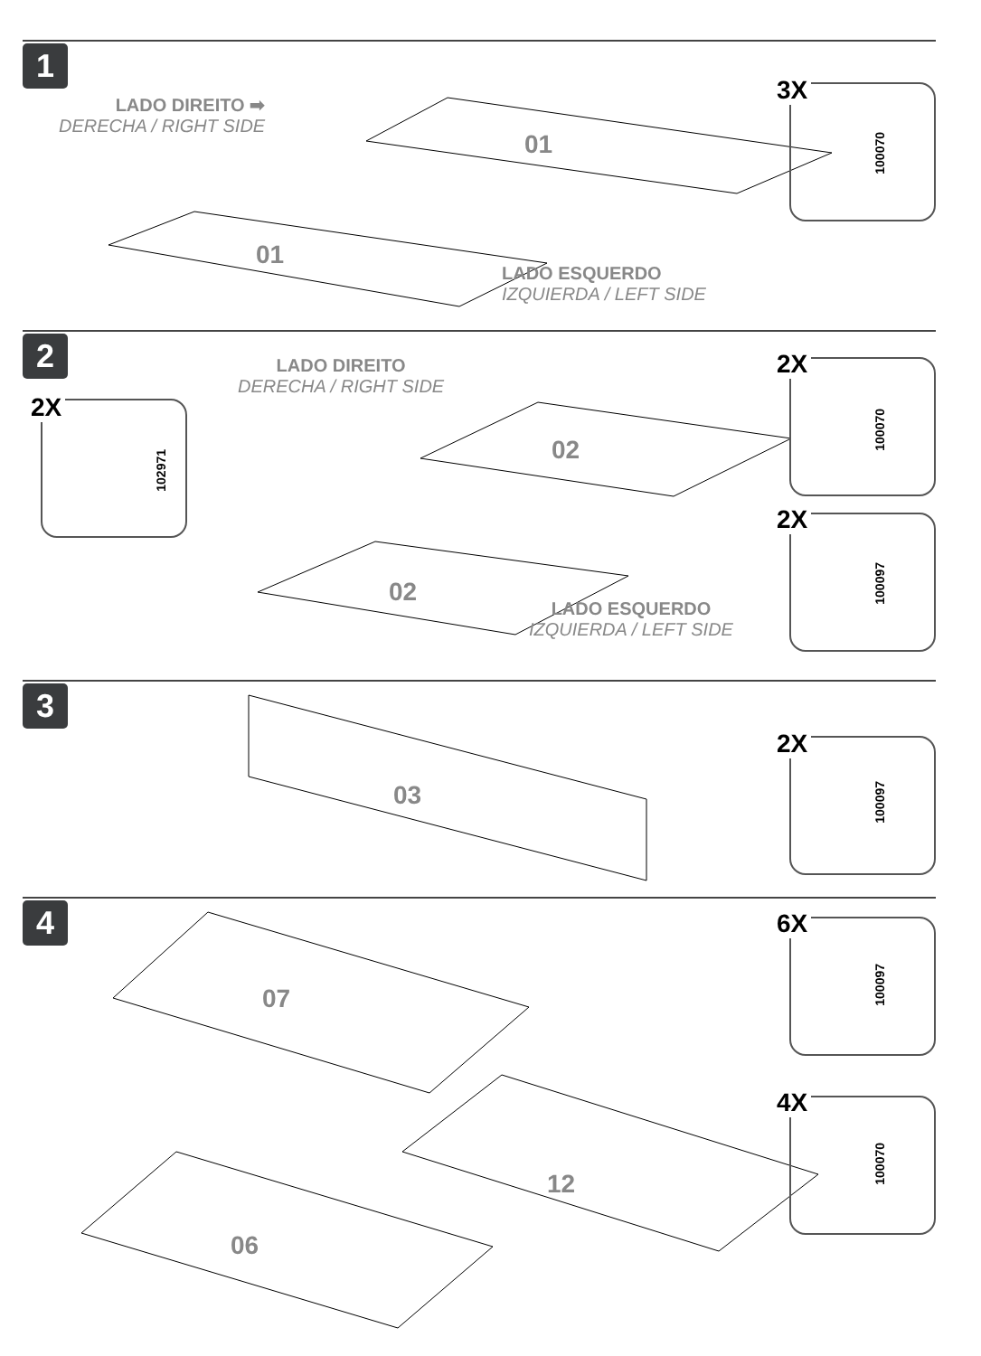1
LADO DIREITO ➡
DERECHA / RIGHT SIDE
01
01
LADO ESQUERDO
IZQUIERDA / LEFT SIDE
3X
100070
2
2X
102971
LADO DIREITO
DERECHA / RIGHT SIDE
02
02
LADO ESQUERDO
IZQUIERDA / LEFT SIDE
2X
100070
2X
100097
3
03
2X
100097
4
07
12
06
6X
100097
4X
100070